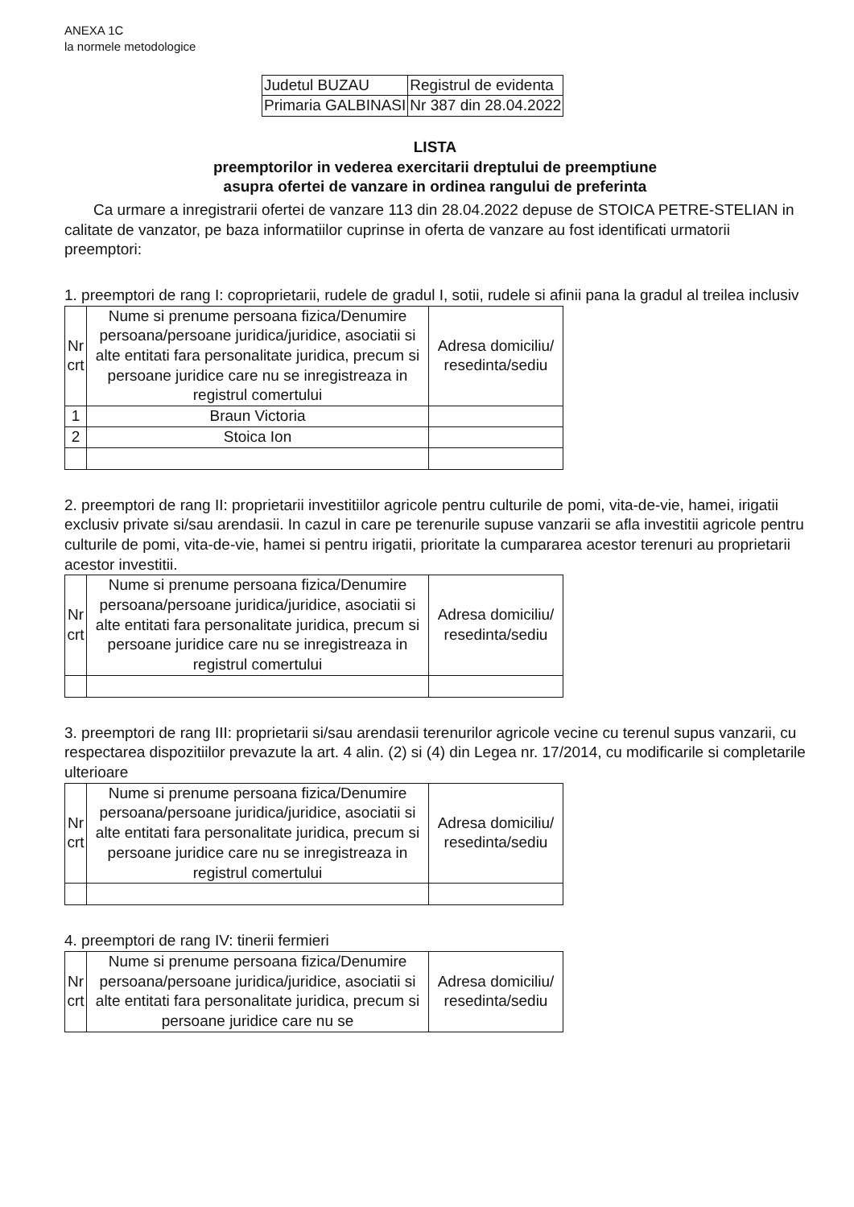ANEXA 1C
la normele metodologice
| Judetul BUZAU | Registrul de evidenta |
| Primaria GALBINASI | Nr 387 din 28.04.2022 |
LISTA
preemptorilor in vederea exercitarii dreptului de preemptiune
asupra ofertei de vanzare in ordinea rangului de preferinta
Ca urmare a inregistrarii ofertei de vanzare 113 din 28.04.2022 depuse de STOICA PETRE-STELIAN in calitate de vanzator, pe baza informatiilor cuprinse in oferta de vanzare au fost identificati urmatorii preemptori:
1. preemptori de rang I: coproprietarii, rudele de gradul I, sotii, rudele si afinii pana la gradul al treilea inclusiv
| Nr crt | Nume si prenume persoana fizica/Denumire persoana/persoane juridica/juridice, asociatii si alte entitati fara personalitate juridica, precum si persoane juridice care nu se inregistreaza in registrul comertului | Adresa domiciliu/ resedinta/sediu |
| 1 | Braun Victoria | |
| 2 | Stoica Ion | |
2. preemptori de rang II: proprietarii investitiilor agricole pentru culturile de pomi, vita-de-vie, hamei, irigatii exclusiv private si/sau arendasii. In cazul in care pe terenurile supuse vanzarii se afla investitii agricole pentru culturile de pomi, vita-de-vie, hamei si pentru irigatii, prioritate la cumpararea acestor terenuri au proprietarii acestor investitii.
| Nr crt | Nume si prenume persoana fizica/Denumire persoana/persoane juridica/juridice, asociatii si alte entitati fara personalitate juridica, precum si persoane juridice care nu se inregistreaza in registrul comertului | Adresa domiciliu/ resedinta/sediu |
3. preemptori de rang III: proprietarii si/sau arendasii terenurilor agricole vecine cu terenul supus vanzarii, cu respectarea dispozitiilor prevazute la art. 4 alin. (2) si (4) din Legea nr. 17/2014, cu modificarile si completarile ulterioare
| Nr crt | Nume si prenume persoana fizica/Denumire persoana/persoane juridica/juridice, asociatii si alte entitati fara personalitate juridica, precum si persoane juridice care nu se inregistreaza in registrul comertului | Adresa domiciliu/ resedinta/sediu |
4. preemptori de rang IV: tinerii fermieri
| Nr crt | Nume si prenume persoana fizica/Denumire persoana/persoane juridica/juridice, asociatii si alte entitati fara personalitate juridica, precum si persoane juridice care nu se | Adresa domiciliu/ resedinta/sediu |